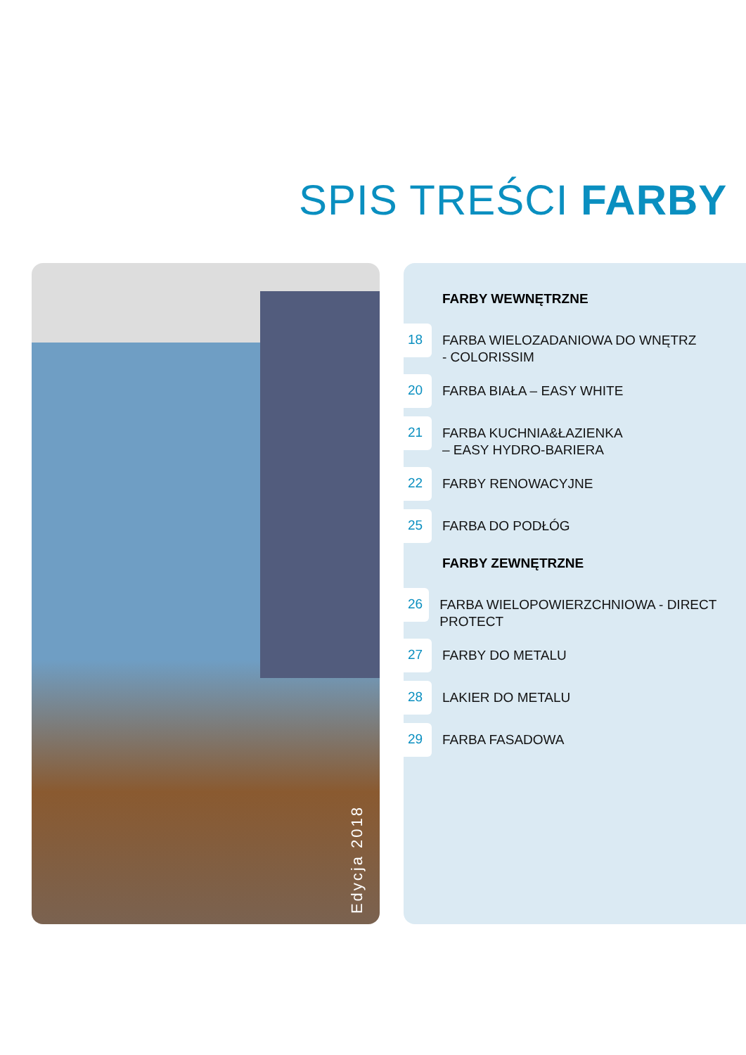SPIS TREŚCI FARBY
Edycja 2018
FARBY WEWNĘTRZNE
18
FARBA WIELOZADANIOWA DO WNĘTRZ
- COLORISSIM
20
FARBA BIAŁA – EASY WHITE
21
FARBA KUCHNIA&ŁAZIENKA
– EASY HYDRO-BARIERA
22
FARBY RENOWACYJNE
25
FARBA DO PODŁÓG
FARBY ZEWNĘTRZNE
26
FARBA WIELOPOWIERZCHNIOWA - DIRECT PROTECT
27
FARBY DO METALU
28
LAKIER DO METALU
29
FARBA FASADOWA